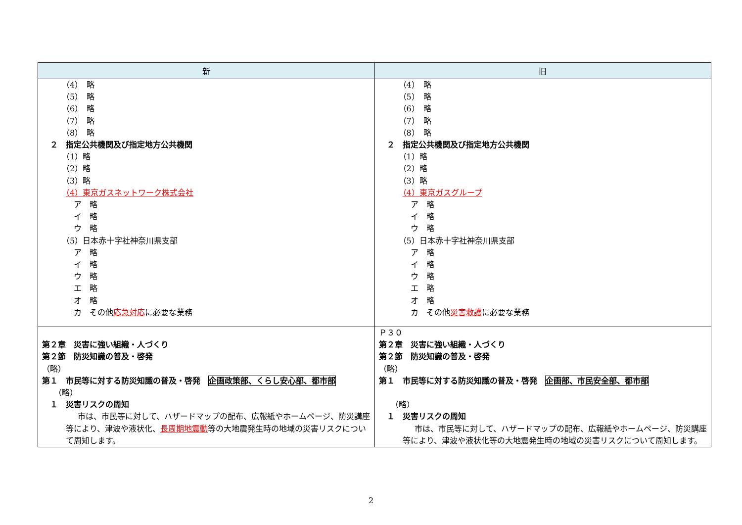| 新 | 旧 |
| --- | --- |
| （4） 略 （5） 略 （6） 略 （7） 略 （8） 略 ２ 指定公共機関及び指定地方公共機関 （1）略 （2）略 （3）略 （4）東京ガスネットワーク株式会社 ア 略 イ 略 ウ 略 （5）日本赤十字社神奈川県支部 ア 略 イ 略 ウ 略 エ 略 オ 略 カ その他 応急対応 に必要な業務 | （4） 略 （5） 略 （6） 略 （7） 略 （8） 略 ２ 指定公共機関及び指定地方公共機関 （1）略 （2）略 （3）略 （4）東京ガスグループ ア 略 イ 略 ウ 略 （5）日本赤十字社神奈川県支部 ア 略 イ 略 ウ 略 エ 略 オ 略 カ その他 災害救護 に必要な業務 |
| 第２章 災害に強い組織・人づくり 第２節 防災知識の普及・啓発 （略） 第１ 市民等に対する防災知識の普及・啓発 企画政策部、くらし安心部、都市部 （略） １ 災害リスクの周知 市は、市民等に対して、ハザードマップの配布、広報紙やホームページ、防災講座等により、津波や液状化、 長周期地震動 等の大地震発生時の地域の災害リスクについて周知します。 | Ｐ３０ 第２章 災害に強い組織・人づくり 第２節 防災知識の普及・啓発 （略） 第１ 市民等に対する防災知識の普及・啓発 企画部、市民安全部、都市部 （略） １ 災害リスクの周知 市は、市民等に対して、ハザードマップの配布、広報紙やホームページ、防災講座等により、津波や液状化等の大地震発生時の地域の災害リスクについて周知します。 |
2